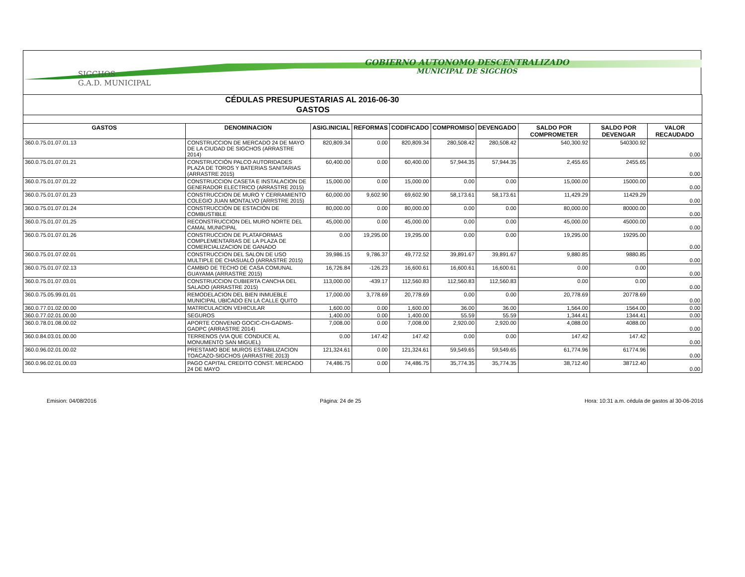SIGCHOS
G.A.D. MUNICIPAL
GOBIERNO AUTONOMO DESCENTRALIZADO
MUNICIPAL DE SIGCHOS
| CÉDULAS PRESUPUESTARIAS AL 2016-06-30 |
| GASTOS |
| GASTOS | DENOMINACION | ASIG.INICIAL | REFORMAS | CODIFICADO | COMPROMISO | DEVENGADO | SALDO POR COMPROMETER | SALDO POR DEVENGAR | VALOR RECAUDADO |
| --- | --- | --- | --- | --- | --- | --- | --- | --- | --- |
| 360.0.75.01.07.01.13 | CONSTRUCCION DE MERCADO 24 DE MAYO DE LA CIUDAD DE SIGCHOS (ARRASTRE 2014) | 820,809.34 | 0.00 | 820,809.34 | 280,508.42 | 280,508.42 | 540,300.92 | 540300.92 | 0.00 |
| 360.0.75.01.07.01.21 | CONSTRUCCIÓN PALCO AUTORIDADES PLAZA DE TOROS Y BATERIAS SANITARIAS (ARRASTRE 2015) | 60,400.00 | 0.00 | 60,400.00 | 57,944.35 | 57,944.35 | 2,455.65 | 2455.65 | 0.00 |
| 360.0.75.01.07.01.22 | CONSTRUCCION CASETA E INSTALACION DE GENERADOR ELECTRICO (ARRASTRE 2015) | 15,000.00 | 0.00 | 15,000.00 | 0.00 | 0.00 | 15,000.00 | 15000.00 | 0.00 |
| 360.0.75.01.07.01.23 | CONSTRUCCION DE MURO Y CERRAMIENTO COLEGIO JUAN MONTALVO (ARRSTRE 2015) | 60,000.00 | 9,602.90 | 69,602.90 | 58,173.61 | 58,173.61 | 11,429.29 | 11429.29 | 0.00 |
| 360.0.75.01.07.01.24 | CONSTRUCCIÓN DE ESTACIÓN DE COMBUSTIBLE | 80,000.00 | 0.00 | 80,000.00 | 0.00 | 0.00 | 80,000.00 | 80000.00 | 0.00 |
| 360.0.75.01.07.01.25 | RECONSTRUCCION DEL MURO NORTE DEL CAMAL MUNICIPAL | 45,000.00 | 0.00 | 45,000.00 | 0.00 | 0.00 | 45,000.00 | 45000.00 | 0.00 |
| 360.0.75.01.07.01.26 | CONSTRUCCION DE PLATAFORMAS COMPLEMENTARIAS DE LA PLAZA DE COMERCIALIZACION DE GANADO | 0.00 | 19,295.00 | 19,295.00 | 0.00 | 0.00 | 19,295.00 | 19295.00 | 0.00 |
| 360.0.75.01.07.02.01 | CONSTRUCCION DEL SALON DE USO MULTIPLE DE CHASUALÓ (ARRASTRE 2015) | 39,986.15 | 9,786.37 | 49,772.52 | 39,891.67 | 39,891.67 | 9,880.85 | 9880.85 | 0.00 |
| 360.0.75.01.07.02.13 | CAMBIO DE TECHO DE CASA COMUNAL GUAYAMA (ARRASTRE 2015) | 16,726.84 | -126.23 | 16,600.61 | 16,600.61 | 16,600.61 | 0.00 | 0.00 | 0.00 |
| 360.0.75.01.07.03.01 | CONSTRUCCION CUBIERTA CANCHA DEL SALADO (ARRASTRE 2015) | 113,000.00 | -439.17 | 112,560.83 | 112,560.83 | 112,560.83 | 0.00 | 0.00 | 0.00 |
| 360.0.75.05.99.01.01 | REMODELACION DEL BIEN INMUEBLE MUNICIPAL UBICADO EN LA CALLE QUITO | 17,000.00 | 3,778.69 | 20,778.69 | 0.00 | 0.00 | 20,778.69 | 20778.69 | 0.00 |
| 360.0.77.01.02.00.00 | MATRICULACION VEHICULAR | 1,600.00 | 0.00 | 1,600.00 | 36.00 | 36.00 | 1,564.00 | 1564.00 | 0.00 |
| 360.0.77.02.01.00.00 | SEGUROS | 1,400.00 | 0.00 | 1,400.00 | 55.59 | 55.59 | 1,344.41 | 1344.41 | 0.00 |
| 360.0.78.01.08.00.02 | APORTE CONVENIO GOCIC-CH-GADMS-GADPC (ARRASTRE 2014) | 7,008.00 | 0.00 | 7,008.00 | 2,920.00 | 2,920.00 | 4,088.00 | 4088.00 | 0.00 |
| 360.0.84.03.01.00.00 | TERRENOS (VIA QUE CONDUCE AL MONUMENTO SAN MIGUEL) | 0.00 | 147.42 | 147.42 | 0.00 | 0.00 | 147.42 | 147.42 | 0.00 |
| 360.0.96.02.01.00.02 | PRESTAMO BDE MUROS ESTABILIZACION TOACAZO-SIGCHOS (ARRASTRE 2013) | 121,324.61 | 0.00 | 121,324.61 | 59,549.65 | 59,549.65 | 61,774.96 | 61774.96 | 0.00 |
| 360.0.96.02.01.00.03 | PAGO CAPITAL CREDITO CONST. MERCADO 24 DE MAYO | 74,486.75 | 0.00 | 74,486.75 | 35,774.35 | 35,774.35 | 38,712.40 | 38712.40 | 0.00 |
Emision: 04/08/2016 Página: 24 de 25 Hora: 10:31 a.m. cédula de gastos al 30-06-2016